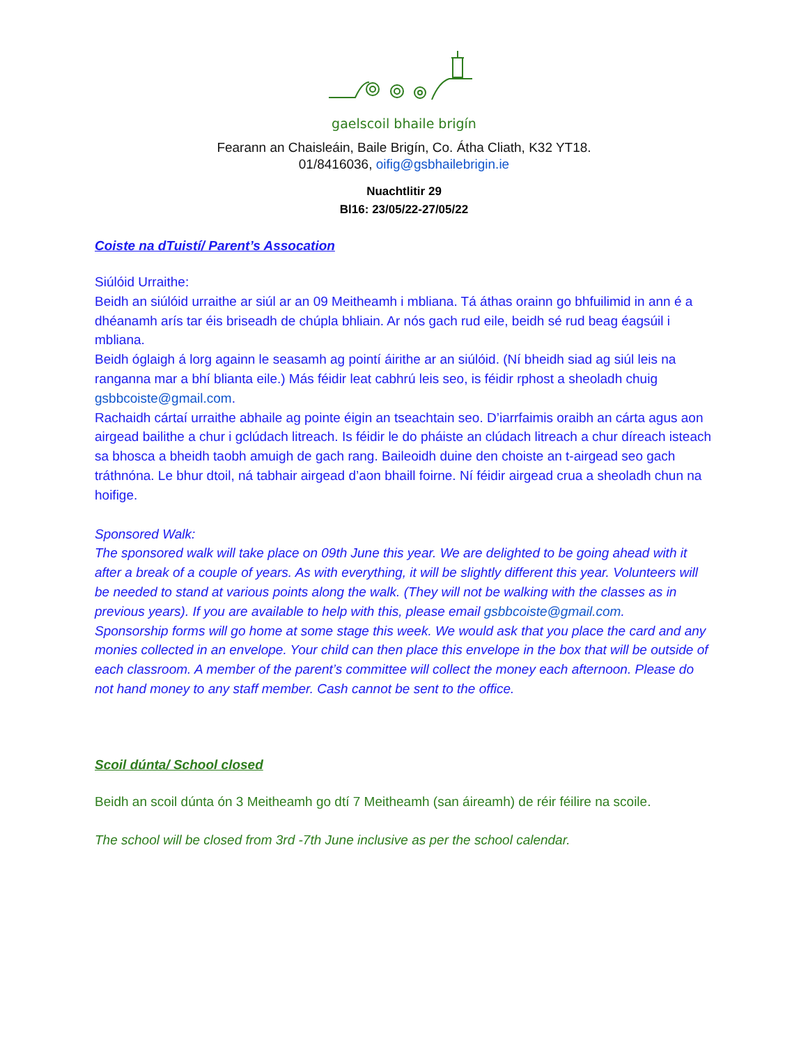gaelscoil bhaile brigín
Fearann an Chaisleáin, Baile Brigín, Co. Átha Cliath, K32 YT18.
01/8416036, oifig@gsbhailebrigin.ie
Nuachtlitir 29
Bl16: 23/05/22-27/05/22
Coiste na dTuistí/ Parent’s Assocation
Siúlóid Urraithe:
Beidh an siúlóid urraithe ar siúl ar an 09 Meitheamh i mbliana. Tá áthas orainn go bhfuilimid in ann é a dhéanamh arís tar éis briseadh de chúpla bhliain. Ar nós gach rud eile, beidh sé rud beag éagsúil i mbliana.
Beidh óglaigh á lorg againn le seasamh ag pointí áirithe ar an siúlóid. (Ní bheidh siad ag siúl leis na ranganna mar a bhí blianta eile.) Más féidir leat cabhrú leis seo, is féidir rphost a sheoladh chuig gsbbcoiste@gmail.com.
Rachaidh cártaí urraithe abhaile ag pointe éigin an tseachtain seo. D’iarrfaimis oraibh an cárta agus aon airgead bailithe a chur i gclúdach litreach. Is féidir le do pháiste an clúdach litreach a chur díreach isteach sa bhosca a bheidh taobh amuigh de gach rang. Baileoidh duine den choiste an t-airgead seo gach tráthnóna. Le bhur dtoil, ná tabhair airgead d’aon bhaill foirne. Ní féidir airgead crua a sheoladh chun na hoifige.
Sponsored Walk:
The sponsored walk will take place on 09th June this year. We are delighted to be going ahead with it after a break of a couple of years. As with everything, it will be slightly different this year. Volunteers will be needed to stand at various points along the walk. (They will not be walking with the classes as in previous years). If you are available to help with this, please email gsbbcoiste@gmail.com.
Sponsorship forms will go home at some stage this week. We would ask that you place the card and any monies collected in an envelope. Your child can then place this envelope in the box that will be outside of each classroom. A member of the parent’s committee will collect the money each afternoon. Please do not hand money to any staff member. Cash cannot be sent to the office.
Scoil dúnta/ School closed
Beidh an scoil dúnta ón 3 Meitheamh go dtí 7 Meitheamh (san áireamh) de réir féilire na scoile.
The school will be closed from 3rd -7th June inclusive as per the school calendar.